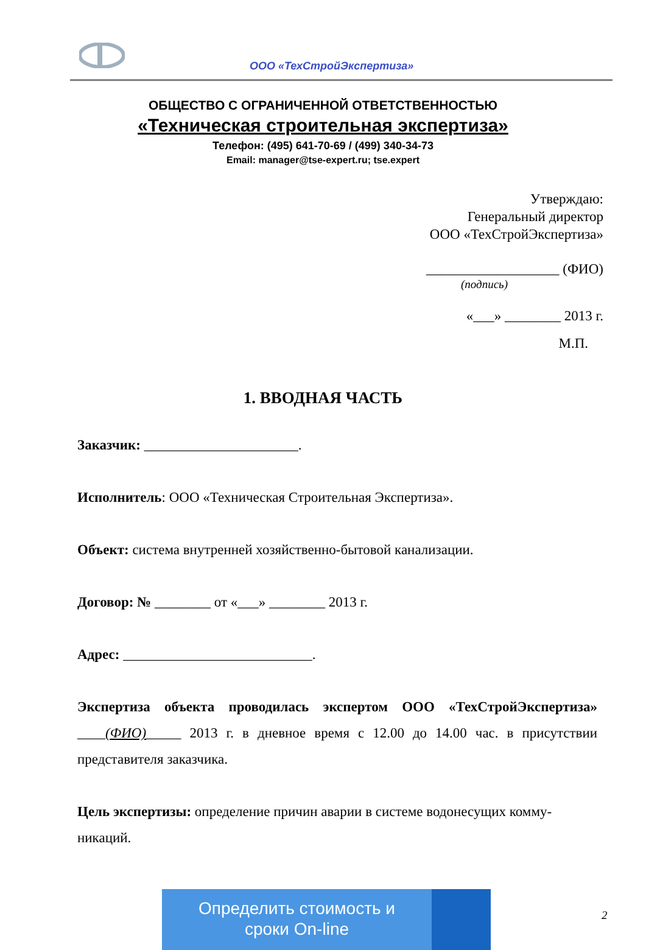ООО «ТехСтройЭкспертиза»
ОБЩЕСТВО С ОГРАНИЧЕННОЙ ОТВЕТСТВЕННОСТЬЮ
«Техническая строительная экспертиза»
Телефон: (495) 641-70-69 / (499) 340-34-73
Email: manager@tse-expert.ru; tse.expert
Утверждаю:
Генеральный директор
ООО «ТехСтройЭкспертиза»
___________________ (ФИО)
(подпись)
«___» ________ 2013 г.
М.П.
1. ВВОДНАЯ ЧАСТЬ
Заказчик: ______________________.
Исполнитель: ООО «Техническая Строительная Экспертиза».
Объект: система внутренней хозяйственно-бытовой канализации.
Договор: № ________ от «___» ________ 2013 г.
Адрес: ___________________________.
Экспертиза объекта проводилась экспертом ООО «ТехСтройЭкспертиза» ____(ФИО)_____ 2013 г. в дневное время с 12.00 до 14.00 час. в присутствии представителя заказчика.
Цель экспертизы: определение причин аварии в системе водонесущих комму-никаций.
Определить стоимость и
сроки On-line
2